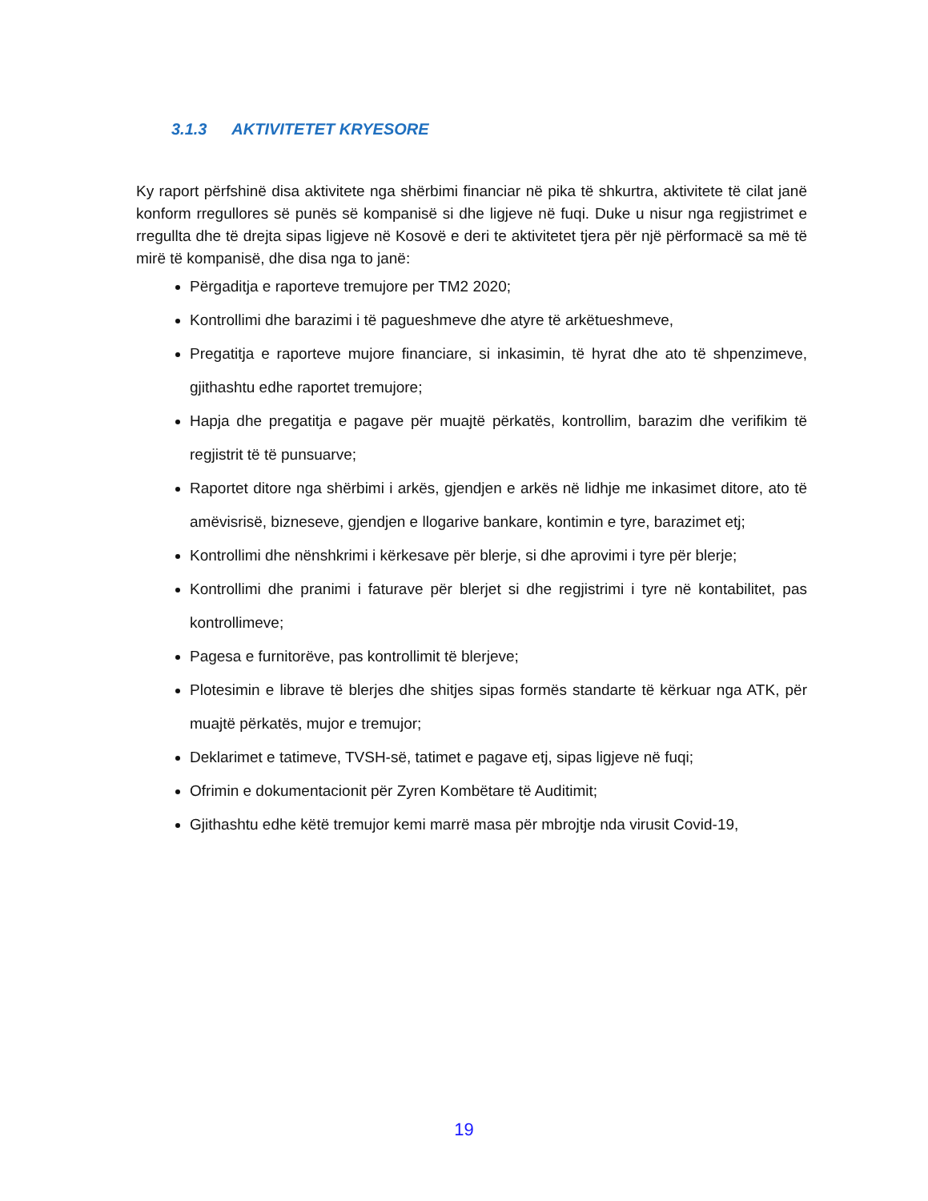3.1.3 AKTIVITETET KRYESORE
Ky raport përfshinë disa aktivitete nga shërbimi financiar në pika të shkurtra, aktivitete të cilat janë konform rregullores së punës së kompanisë si dhe ligjeve në fuqi. Duke u nisur nga regjistrimet e rregullta dhe të drejta sipas ligjeve në Kosovë e deri te aktivitetet tjera për një përformacë sa më të mirë të kompanisë, dhe disa nga to janë:
Përgaditja e raporteve tremujore per TM2 2020;
Kontrollimi dhe barazimi i të pagueshmeve dhe atyre të arkëtueshmeve,
Pregatitja e raporteve mujore financiare, si inkasimin, të hyrat dhe ato të shpenzimeve, gjithashtu edhe raportet tremujore;
Hapja dhe pregatitja e pagave për muajtë përkatës, kontrollim, barazim dhe verifikim të regjistrit të të punsuarve;
Raportet ditore nga shërbimi i arkës, gjendjen e arkës në lidhje me inkasimet ditore, ato të amëvisrisë, bizneseve, gjendjen e llogarive bankare, kontimin e tyre, barazimet etj;
Kontrollimi dhe nënshkrimi i kërkesave për blerje, si dhe aprovimi i tyre për blerje;
Kontrollimi dhe pranimi i faturave për blerjet si dhe regjistrimi i tyre në kontabilitet, pas kontrollimeve;
Pagesa e furnitorëve, pas kontrollimit të blerjeve;
Plotesimin e librave të blerjes dhe shitjes sipas formës standarte të kërkuar nga ATK, për muajtë përkatës, mujor e tremujor;
Deklarimet e tatimeve, TVSH-së, tatimet e pagave etj, sipas ligjeve në fuqi;
Ofrimin e dokumentacionit për Zyren Kombëtare të Auditimit;
Gjithashtu edhe këtë tremujor kemi marrë masa për mbrojtje nda virusit Covid-19,
19